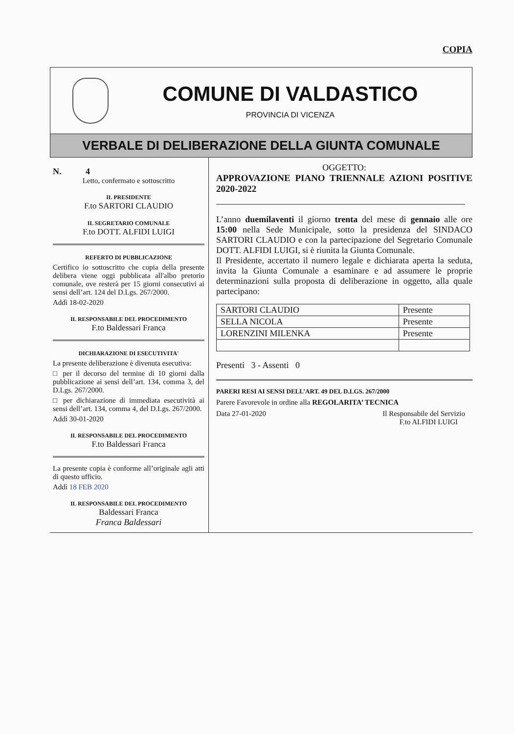COPIA
COMUNE DI VALDASTICO
PROVINCIA DI VICENZA
VERBALE DI DELIBERAZIONE DELLA GIUNTA COMUNALE
N. 4
Letto, confermato e sottoscritto
IL PRESIDENTE
F.to SARTORI CLAUDIO
IL SEGRETARIO COMUNALE
F.to DOTT. ALFIDI LUIGI
REFERTO DI PUBBLICAZIONE
Certifico io sottoscritto che copia della presente delibera viene oggi pubblicata all'albo pretorio comunale, ove resterà per 15 giorni consecutivi ai sensi dell’art. 124 del D.Lgs. 267/2000.
Addì 18-02-2020
IL RESPONSABILE DEL PROCEDIMENTO
F.to Baldessari Franca
DICHIARAZIONE DI ESECUTIVITA'
La presente deliberazione è divenuta esecutiva:
□ per il decorso del termine di 10 giorni dalla pubblicazione ai sensi dell’art. 134, comma 3, del D.Lgs. 267/2000.
□ per dichiarazione di immediata esecutività ai sensi dell’art. 134, comma 4, del D.Lgs. 267/2000.
Addì 30-01-2020
IL RESPONSABILE DEL PROCEDIMENTO
F.to Baldessari Franca
La presente copia è conforme all’originale agli atti di questo ufficio.
Addì 18 FEB 2020
IL RESPONSABILE DEL PROCEDIMENTO
Baldessari Franca
Franca Baldessari
OGGETTO:
APPROVAZIONE PIANO TRIENNALE AZIONI POSITIVE 2020-2022
L’anno duemilaventi il giorno trenta del mese di gennaio alle ore 15:00 nella Sede Municipale, sotto la presidenza del SINDACO SARTORI CLAUDIO e con la partecipazione del Segretario Comunale DOTT. ALFIDI LUIGI, si è riunita la Giunta Comunale.
Il Presidente, accertato il numero legale e dichiarata aperta la seduta, invita la Giunta Comunale a esaminare e ad assumere le proprie determinazioni sulla proposta di deliberazione in oggetto, alla quale partecipano:
| SARTORI CLAUDIO | Presente |
| SELLA NICOLA | Presente |
| LORENZINI MILENKA | Presente |
Presenti 3 - Assenti 0
PARERI RESI AI SENSI DELL’ART. 49 DEL D.LGS. 267/2000
Parere Favorevole in ordine alla REGOLARITA’ TECNICA
Data 27-01-2020 Il Responsabile del Servizio
F.to ALFIDI LUIGI